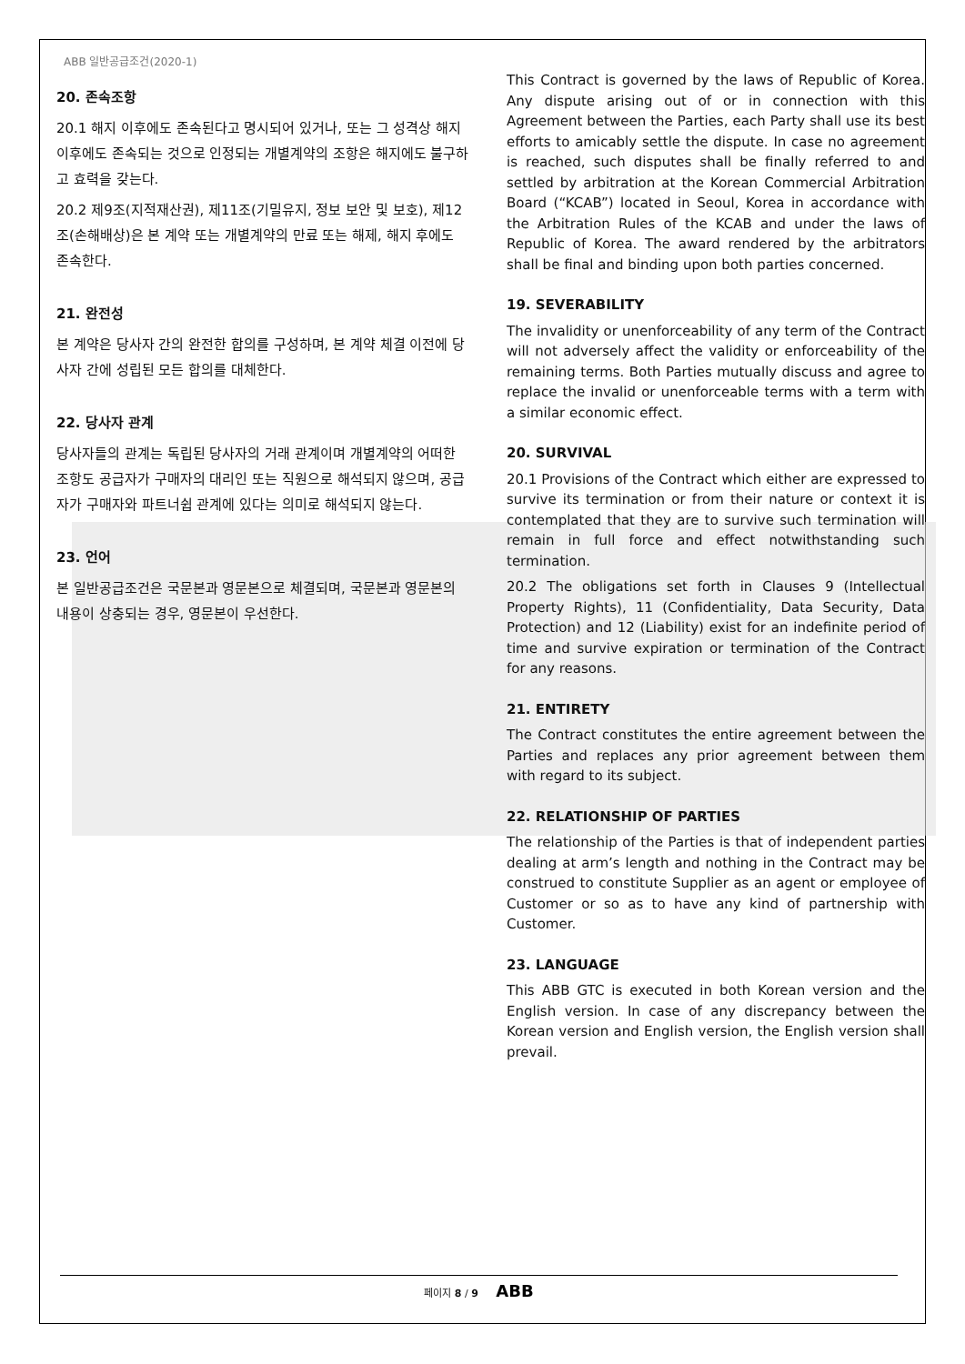ABB 일반공급조건(2020-1)
20. 존속조항
20.1 해지 이후에도 존속된다고 명시되어 있거나, 또는 그 성격상 해지 이후에도 존속되는 것으로 인정되는 개별계약의 조항은 해지에도 불구하고 효력을 갖는다.
20.2 제9조(지적재산권), 제11조(기밀유지, 정보 보안 및 보호), 제12조(손해배상)은 본 계약 또는 개별계약의 만료 또는 해제, 해지 후에도 존속한다.
21. 완전성
본 계약은 당사자 간의 완전한 합의를 구성하며, 본 계약 체결 이전에 당사자 간에 성립된 모든 합의를 대체한다.
22. 당사자 관계
당사자들의 관계는 독립된 당사자의 거래 관계이며 개별계약의 어떠한 조항도 공급자가 구매자의 대리인 또는 직원으로 해석되지 않으며, 공급자가 구매자와 파트너쉽 관계에 있다는 의미로 해석되지 않는다.
23. 언어
본 일반공급조건은 국문본과 영문본으로 체결되며, 국문본과 영문본의 내용이 상충되는 경우, 영문본이 우선한다.
This Contract is governed by the laws of Republic of Korea. Any dispute arising out of or in connection with this Agreement between the Parties, each Party shall use its best efforts to amicably settle the dispute. In case no agreement is reached, such disputes shall be finally referred to and settled by arbitration at the Korean Commercial Arbitration Board (“KCAB”) located in Seoul, Korea in accordance with the Arbitration Rules of the KCAB and under the laws of Republic of Korea. The award rendered by the arbitrators shall be final and binding upon both parties concerned.
19. SEVERABILITY
The invalidity or unenforceability of any term of the Contract will not adversely affect the validity or enforceability of the remaining terms. Both Parties mutually discuss and agree to replace the invalid or unenforceable terms with a term with a similar economic effect.
20. SURVIVAL
20.1 Provisions of the Contract which either are expressed to survive its termination or from their nature or context it is contemplated that they are to survive such termination will remain in full force and effect notwithstanding such termination.
20.2 The obligations set forth in Clauses 9 (Intellectual Property Rights), 11 (Confidentiality, Data Security, Data Protection) and 12 (Liability) exist for an indefinite period of time and survive expiration or termination of the Contract for any reasons.
21. ENTIRETY
The Contract constitutes the entire agreement between the Parties and replaces any prior agreement between them with regard to its subject.
22. RELATIONSHIP OF PARTIES
The relationship of the Parties is that of independent parties dealing at arm’s length and nothing in the Contract may be construed to constitute Supplier as an agent or employee of Customer or so as to have any kind of partnership with Customer.
23. LANGUAGE
This ABB GTC is executed in both Korean version and the English version. In case of any discrepancy between the Korean version and English version, the English version shall prevail.
페이지 8 / 9 ABB